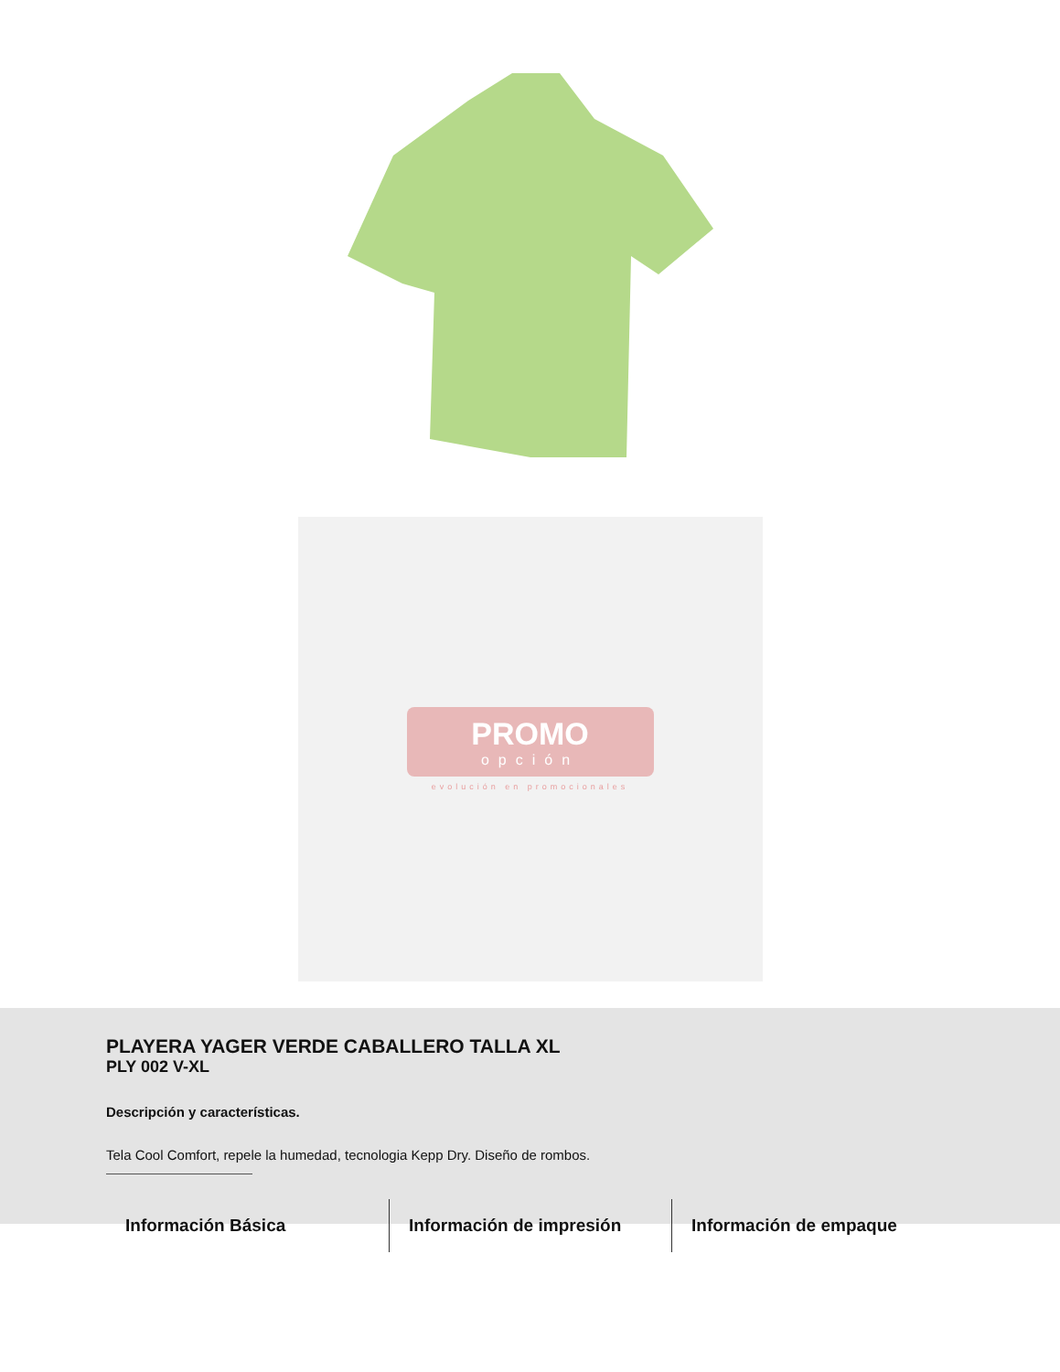PROMO
opción
evolución en promocionales
PLAYERA YAGER VERDE CABALLERO TALLA XL
PLY 002 V-XL
Descripción y características.
Tela Cool Comfort, repele la humedad, tecnologia Kepp Dry. Diseño de rombos.
Información Básica Información de impresión Información de empaque